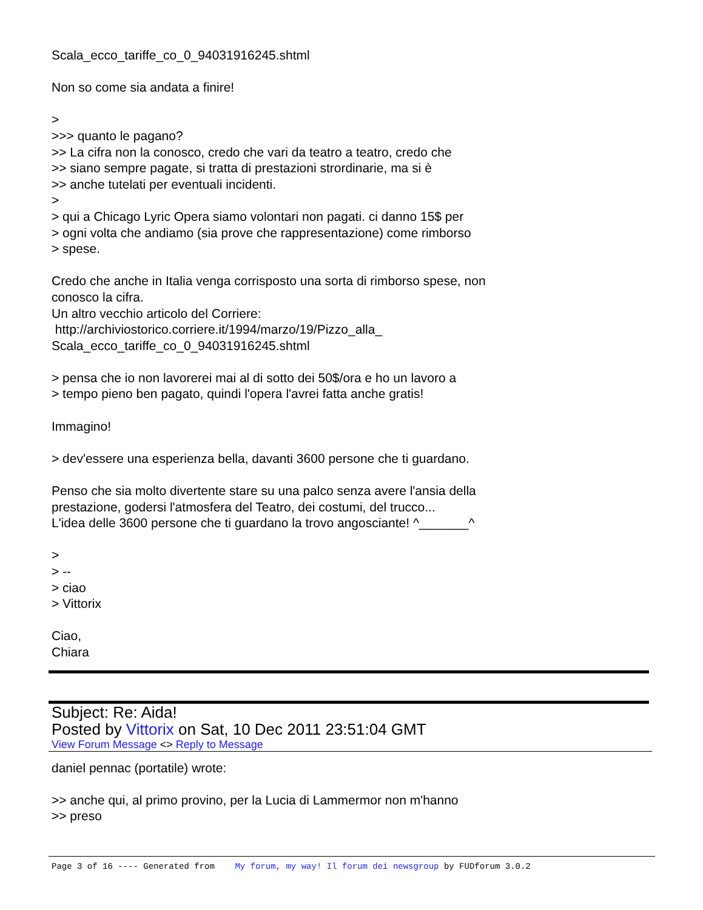Scala_ecco_tariffe_co_0_94031916245.shtml
Non so come sia andata a finire!
>
>>> quanto le pagano?
>> La cifra non la conosco, credo che vari da teatro a teatro, credo che
>> siano sempre pagate, si tratta di prestazioni strordinarie, ma si è
>> anche tutelati per eventuali incidenti.
>
> qui a Chicago Lyric Opera siamo volontari non pagati. ci danno 15$ per
> ogni volta che andiamo (sia prove che rappresentazione) come rimborso
> spese.
Credo che anche in Italia venga corrisposto una sorta di rimborso spese, non
conosco la cifra.
Un altro vecchio articolo del Corriere:
http://archiviostorico.corriere.it/1994/marzo/19/Pizzo_alla_
Scala_ecco_tariffe_co_0_94031916245.shtml
> pensa che io non lavorerei mai al di sotto dei 50$/ora e ho un lavoro a
> tempo pieno ben pagato, quindi l'opera l'avrei fatta anche gratis!
Immagino!
> dev'essere una esperienza bella, davanti 3600 persone che ti guardano.
Penso che sia molto divertente stare su una palco senza avere l'ansia della
prestazione, godersi l'atmosfera del Teatro, dei costumi, del trucco...
L'idea delle 3600 persone che ti guardano la trovo angosciante! ^_______^
>
> --
> ciao
> Vittorix
Ciao,
Chiara
Subject: Re: Aida!
Posted by Vittorix on Sat, 10 Dec 2011 23:51:04 GMT
View Forum Message <> Reply to Message
daniel pennac (portatile) wrote:
>> anche qui, al primo provino, per la Lucia di Lammermor non m'hanno
>> preso
Page 3 of 16 ---- Generated from My forum, my way! Il forum dei newsgroup by FUDforum 3.0.2